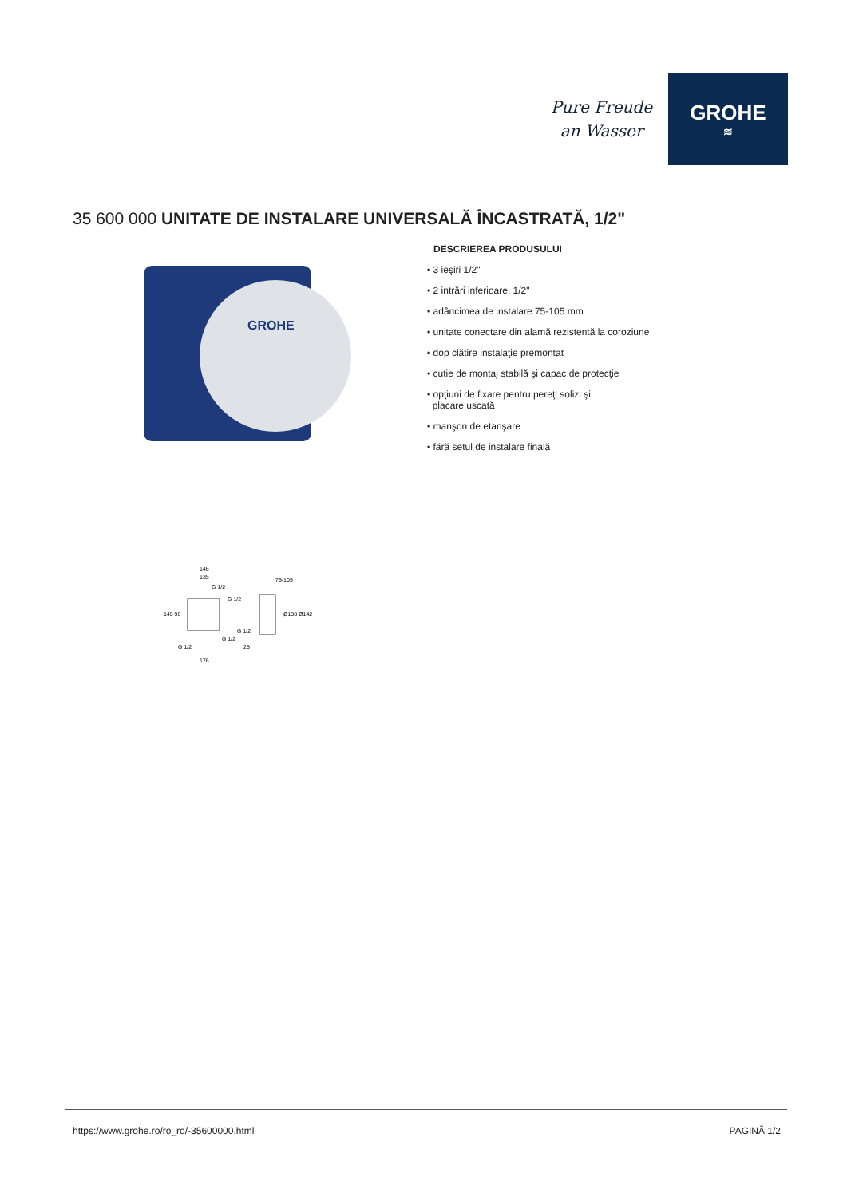Pure Freude
an Wasser
GROHE
≋
35 600 000 UNITATE DE INSTALARE UNIVERSALĂ ÎNCASTRATĂ, 1/2"
GROHE
DESCRIEREA PRODUSULUI
• 3 ieşiri 1/2"
• 2 intrări inferioare, 1/2"
• adâncimea de instalare 75-105 mm
• unitate conectare din alamă rezistentă la coroziune
• dop clătire instalaţie premontat
• cutie de montaj stabilă şi capac de protecţie
• opţiuni de fixare pentru pereţi solizi şi
placare uscată
• manşon de etanşare
• fără setul de instalare finală
146
135
75-105
145 96
Ø138 Ø142
25
176
G 1/2
G 1/2
G 1/2
G 1/2
G 1/2
https://www.grohe.ro/ro_ro/-35600000.html PAGINĂ 1/2